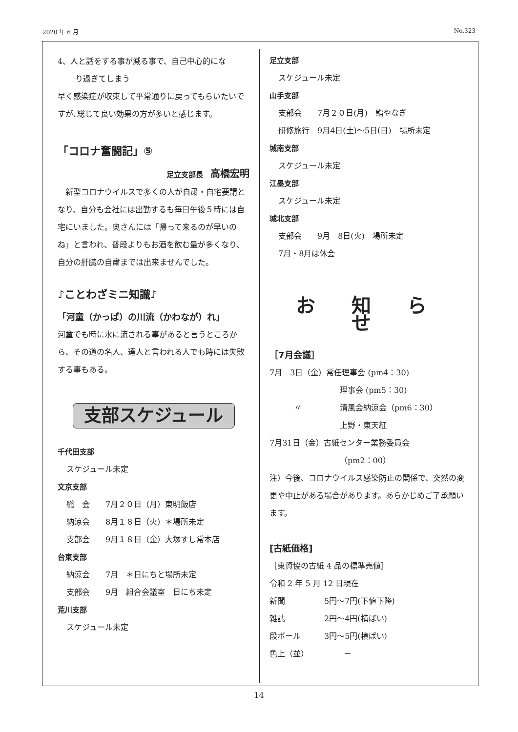2020 年 6 月 No.323
4、人と話をする事が減る事で、自己中心的にな
り過ぎてしまう
早く感染症が収束して平常通りに戻ってもらいたいですが､総じて良い効果の方が多いと感じます。
「コロナ奮闘記」⑤
足立支部長　高橋宏明
　新型コロナウイルスで多くの人が自粛・自宅要請となり、自分も会社には出勤するも毎日午後５時には自宅にいました。奥さんには「帰って来るのが早いのね」と言われ、普段よりもお酒を飲む量が多くなり、自分の肝臓の自粛までは出来ませんでした。
♪ことわざミニ知識♪
「河童（かっぱ）の川流（かわなが）れ」
河童でも時に水に流される事があると言うところから、その道の名人、達人と言われる人でも時には失敗する事もある。
支部スケジュール
千代田支部
スケジュール未定
文京支部
総　会　　7月２０日（月）東明飯店
納涼会　　8月１８日（火）＊場所未定
支部会　　9月１８日（金）大塚すし常本店
台東支部
納涼会　　7月　＊日にちと場所未定
支部会　　9月　組合会議室　日にち未定
荒川支部
スケジュール未定
足立支部
スケジュール未定
山手支部
支部会　　7月２０日(月)　鮨やなぎ
研修旅行　9月4日(土)～5日(日)　場所未定
城南支部
スケジュール未定
江墨支部
スケジュール未定
城北支部
支部会　　9月　8日(火)　場所未定
7月・8月は休会
お 知 ら せ
［7月会議］
7月　3日（金）常任理事会 (pm4：30)
理事会 (pm5：30)
〃 清風会納涼会（pm6：30）
上野・東天紅
7月31日（金）古紙センター業務委員会
（pm2：00）
注）今後、コロナウイルス感染防止の関係で、突然の変更や中止がある場合があります。あらかじめご了承願います。
[古紙価格]
［東資協の古紙 4 品の標準売値］
令和 2 年 5 月 12 日現在
新聞　　　　　5円～7円(下値下降)
雑誌　　　　　2円～4円(横ばい)
段ボール　　　3円～5円(横ばい)
色上（並）　　　　　－
14